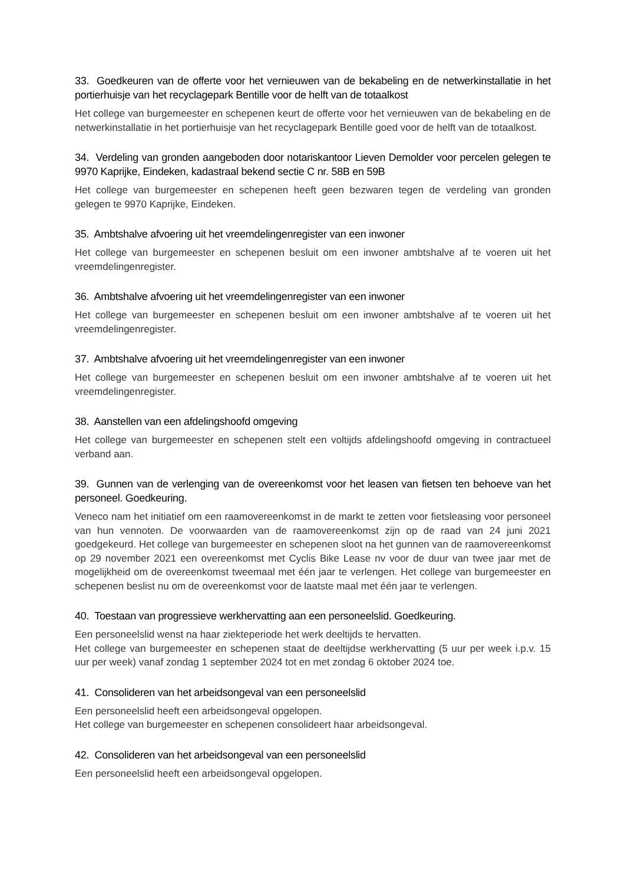33. Goedkeuren van de offerte voor het vernieuwen van de bekabeling en de netwerkinstallatie in het portierhuisje van het recyclagepark Bentille voor de helft van de totaalkost
Het college van burgemeester en schepenen keurt de offerte voor het vernieuwen van de bekabeling en de netwerkinstallatie in het portierhuisje van het recyclagepark Bentille goed voor de helft van de totaalkost.
34. Verdeling van gronden aangeboden door notariskantoor Lieven Demolder voor percelen gelegen te 9970 Kaprijke, Eindeken, kadastraal bekend sectie C nr. 58B en 59B
Het college van burgemeester en schepenen heeft geen bezwaren tegen de verdeling van gronden gelegen te 9970 Kaprijke, Eindeken.
35. Ambtshalve afvoering uit het vreemdelingenregister van een inwoner
Het college van burgemeester en schepenen besluit om een inwoner ambtshalve af te voeren uit het vreemdelingenregister.
36. Ambtshalve afvoering uit het vreemdelingenregister van een inwoner
Het college van burgemeester en schepenen besluit om een inwoner ambtshalve af te voeren uit het vreemdelingenregister.
37. Ambtshalve afvoering uit het vreemdelingenregister van een inwoner
Het college van burgemeester en schepenen besluit om een inwoner ambtshalve af te voeren uit het vreemdelingenregister.
38. Aanstellen van een afdelingshoofd omgeving
Het college van burgemeester en schepenen stelt een voltijds afdelingshoofd omgeving in contractueel verband aan.
39. Gunnen van de verlenging van de overeenkomst voor het leasen van fietsen ten behoeve van het personeel. Goedkeuring.
Veneco nam het initiatief om een raamovereenkomst in de markt te zetten voor fietsleasing voor personeel van hun vennoten. De voorwaarden van de raamovereenkomst zijn op de raad van 24 juni 2021 goedgekeurd. Het college van burgemeester en schepenen sloot na het gunnen van de raamovereenkomst op 29 november 2021 een overeenkomst met Cyclis Bike Lease nv voor de duur van twee jaar met de mogelijkheid om de overeenkomst tweemaal met één jaar te verlengen. Het college van burgemeester en schepenen beslist nu om de overeenkomst voor de laatste maal met één jaar te verlengen.
40. Toestaan van progressieve werkhervatting aan een personeelslid. Goedkeuring.
Een personeelslid wenst na haar ziekteperiode het werk deeltijds te hervatten.
Het college van burgemeester en schepenen staat de deeltijdse werkhervatting (5 uur per week i.p.v. 15 uur per week) vanaf zondag 1 september 2024 tot en met zondag 6 oktober 2024 toe.
41. Consolideren van het arbeidsongeval van een personeelslid
Een personeelslid heeft een arbeidsongeval opgelopen.
Het college van burgemeester en schepenen consolideert haar arbeidsongeval.
42. Consolideren van het arbeidsongeval van een personeelslid
Een personeelslid heeft een arbeidsongeval opgelopen.